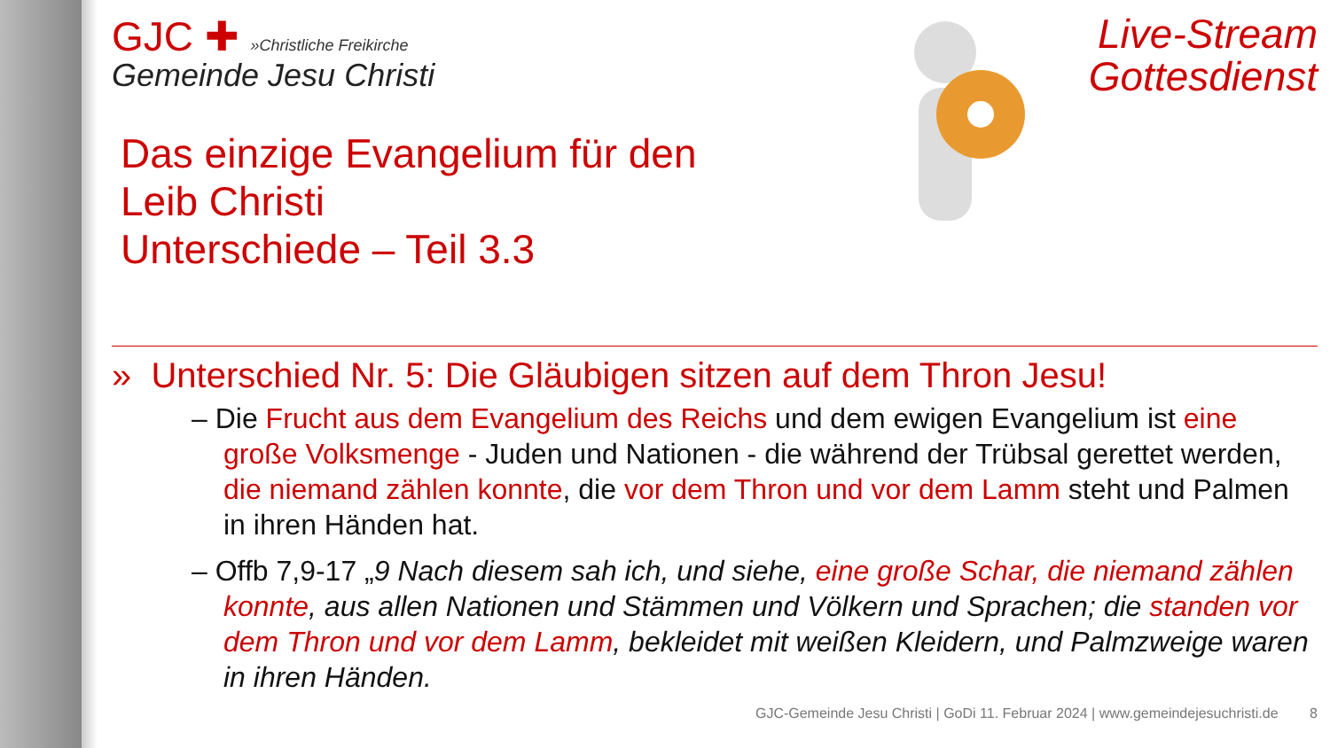GJC ✚ »Christliche Freikirche
Gemeinde Jesu Christi
Das einzige Evangelium für den
Leib Christi
Unterschiede – Teil 3.3
Live-Stream
Gottesdienst
» Unterschied Nr. 5: Die Gläubigen sitzen auf dem Thron Jesu!
– Die Frucht aus dem Evangelium des Reichs und dem ewigen Evangelium ist eine große Volksmenge - Juden und Nationen - die während der Trübsal gerettet werden, die niemand zählen konnte, die vor dem Thron und vor dem Lamm steht und Palmen in ihren Händen hat.
– Offb 7,9-17 „9 Nach diesem sah ich, und siehe, eine große Schar, die niemand zählen konnte, aus allen Nationen und Stämmen und Völkern und Sprachen; die standen vor dem Thron und vor dem Lamm, bekleidet mit weißen Kleidern, und Palmzweige waren in ihren Händen.
GJC-Gemeinde Jesu Christi | GoDi 11. Februar 2024 | www.gemeindejesuchristi.de 8